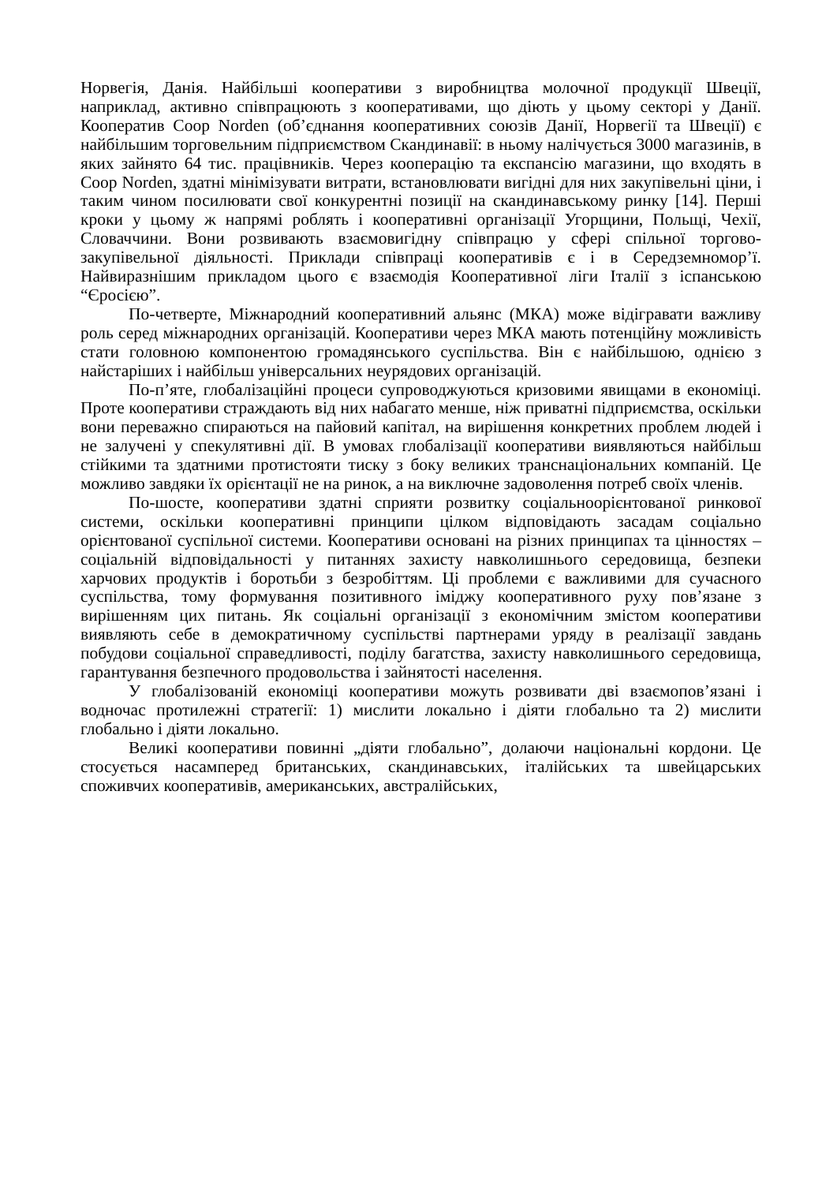Норвегія, Данія. Найбільші кооперативи з виробництва молочної продукції Швеції, наприклад, активно співпрацюють з кооперативами, що діють у цьому секторі у Данії. Кооператив Coop Norden (об’єднання кооперативних союзів Данії, Норвегії та Швеції) є найбільшим торговельним підприємством Скандинавії: в ньому налічується 3000 магазинів, в яких зайнято 64 тис. працівників. Через кооперацію та експансію магазини, що входять в Coop Norden, здатні мінімізувати витрати, встановлювати вигідні для них закупівельні ціни, і таким чином посилювати свої конкурентні позиції на скандинавському ринку [14]. Перші кроки у цьому ж напрямі роблять і кооперативні організації Угорщини, Польщі, Чехії, Словаччини. Вони розвивають взаємовигідну співпрацю у сфері спільної торгово-закупівельної діяльності. Приклади співпраці кооперативів є і в Середземномор’ї. Найвиразнішим прикладом цього є взаємодія Кооперативної ліги Італії з іспанською “Єросією”.
По-четверте, Міжнародний кооперативний альянс (МКА) може відігравати важливу роль серед міжнародних організацій. Кооперативи через МКА мають потенційну можливість стати головною компонентою громадянського суспільства. Він є найбільшою, однією з найстаріших і найбільш універсальних неурядових організацій.
По-п’яте, глобалізаційні процеси супроводжуються кризовими явищами в економіці. Проте кооперативи страждають від них набагато менше, ніж приватні підприємства, оскільки вони переважно спираються на пайовий капітал, на вирішення конкретних проблем людей і не залучені у спекулятивні дії. В умовах глобалізації кооперативи виявляються найбільш стійкими та здатними протистояти тиску з боку великих транснаціональних компаній. Це можливо завдяки їх орієнтації не на ринок, а на виключне задоволення потреб своїх членів.
По-шосте, кооперативи здатні сприяти розвитку соціальноорієнтованої ринкової системи, оскільки кооперативні принципи цілком відповідають засадам соціально орієнтованої суспільної системи. Кооперативи основані на різних принципах та цінностях – соціальній відповідальності у питаннях захисту навколишнього середовища, безпеки харчових продуктів і боротьби з безробіттям. Ці проблеми є важливими для сучасного суспільства, тому формування позитивного іміджу кооперативного руху пов’язане з вирішенням цих питань. Як соціальні організації з економічним змістом кооперативи виявляють себе в демократичному суспільстві партнерами уряду в реалізації завдань побудови соціальної справедливості, поділу багатства, захисту навколишнього середовища, гарантування безпечного продовольства і зайнятості населення.
У глобалізованій економіці кооперативи можуть розвивати дві взаємопов’язані і водночас протилежні стратегії: 1) мислити локально і діяти глобально та 2) мислити глобально і діяти локально.
Великі кооперативи повинні „діяти глобально”, долаючи національні кордони. Це стосується насамперед британських, скандинавських, італійських та швейцарських споживчих кооперативів, американських, австралійських,